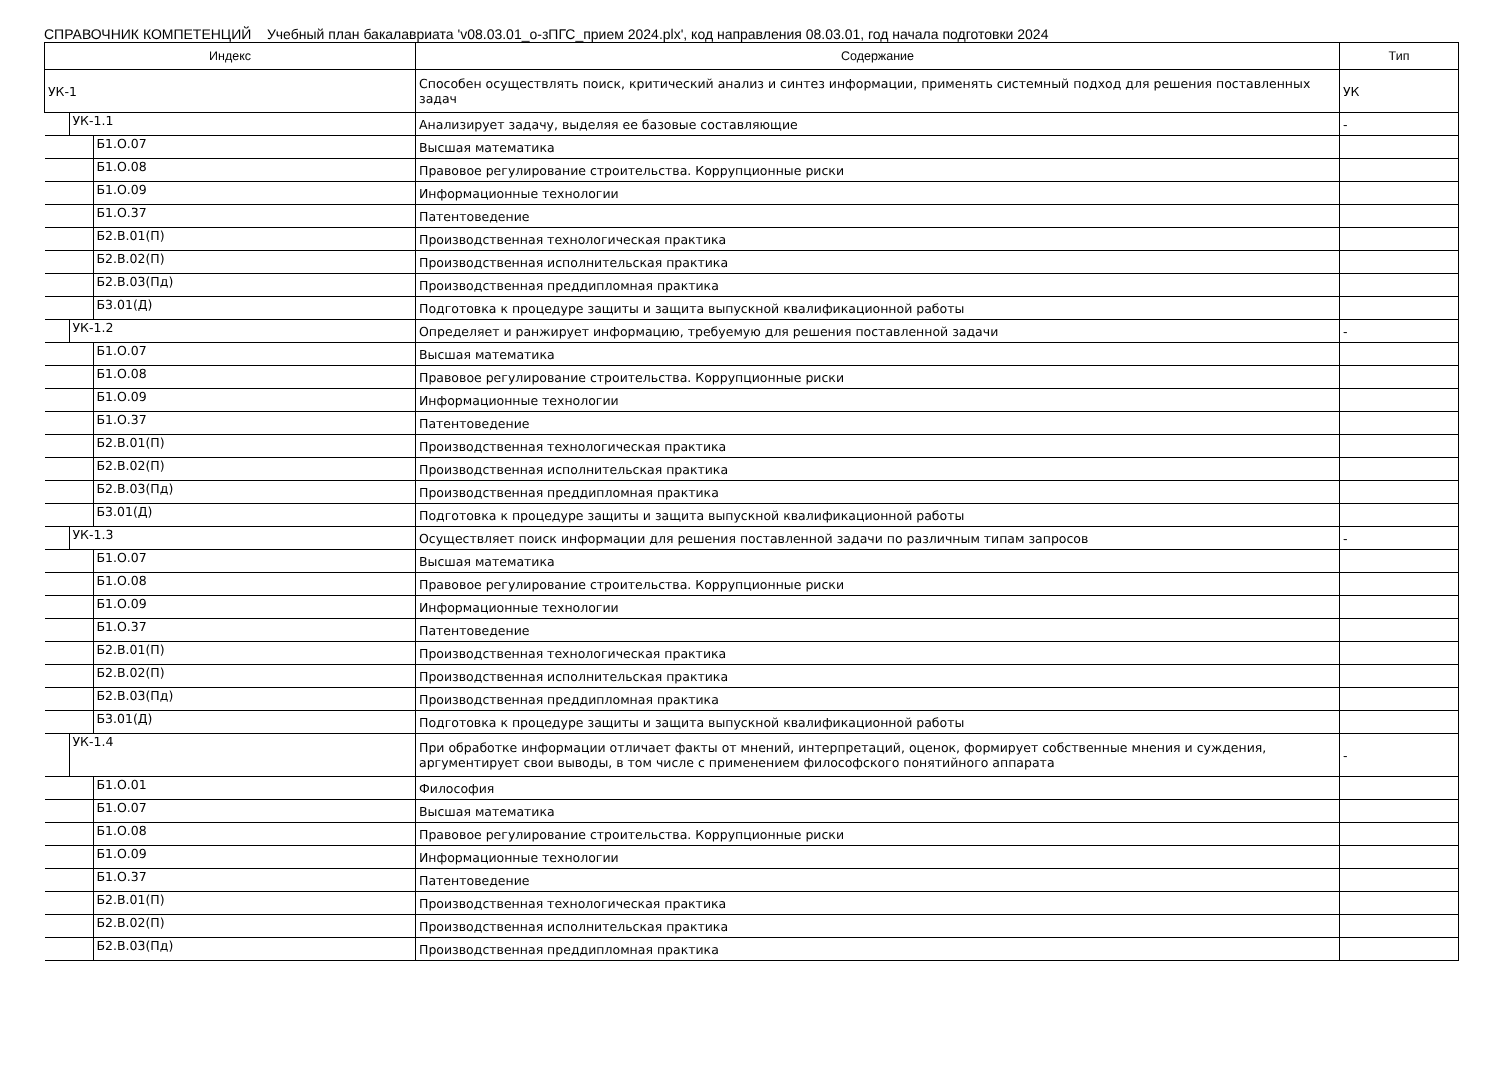СПРАВОЧНИК КОМПЕТЕНЦИЙ Учебный план бакалавриата 'v08.03.01_о-зПГС_прием 2024.plx', код направления 08.03.01, год начала подготовки 2024
| Индекс | Содержание | Тип |
| --- | --- | --- |
| УК-1 | Способен осуществлять поиск, критический анализ и синтез информации, применять системный подход для решения поставленных задач | УК |
| УК-1.1 | Анализирует задачу, выделяя ее базовые составляющие | - |
| Б1.О.07 | Высшая математика | |
| Б1.О.08 | Правовое регулирование строительства. Коррупционные риски | |
| Б1.О.09 | Информационные технологии | |
| Б1.О.37 | Патентоведение | |
| Б2.В.01(П) | Производственная технологическая практика | |
| Б2.В.02(П) | Производственная исполнительская практика | |
| Б2.В.03(Пд) | Производственная преддипломная практика | |
| Б3.01(Д) | Подготовка к процедуре защиты и защита выпускной квалификационной работы | |
| УК-1.2 | Определяет и ранжирует информацию, требуемую для решения поставленной задачи | - |
| Б1.О.07 | Высшая математика | |
| Б1.О.08 | Правовое регулирование строительства. Коррупционные риски | |
| Б1.О.09 | Информационные технологии | |
| Б1.О.37 | Патентоведение | |
| Б2.В.01(П) | Производственная технологическая практика | |
| Б2.В.02(П) | Производственная исполнительская практика | |
| Б2.В.03(Пд) | Производственная преддипломная практика | |
| Б3.01(Д) | Подготовка к процедуре защиты и защита выпускной квалификационной работы | |
| УК-1.3 | Осуществляет поиск информации для решения поставленной задачи по различным типам запросов | - |
| Б1.О.07 | Высшая математика | |
| Б1.О.08 | Правовое регулирование строительства. Коррупционные риски | |
| Б1.О.09 | Информационные технологии | |
| Б1.О.37 | Патентоведение | |
| Б2.В.01(П) | Производственная технологическая практика | |
| Б2.В.02(П) | Производственная исполнительская практика | |
| Б2.В.03(Пд) | Производственная преддипломная практика | |
| Б3.01(Д) | Подготовка к процедуре защиты и защита выпускной квалификационной работы | |
| УК-1.4 | При обработке информации отличает факты от мнений, интерпретаций, оценок, формирует собственные мнения и суждения, аргументирует свои выводы, в том числе с применением философского понятийного аппарата | - |
| Б1.О.01 | Философия | |
| Б1.О.07 | Высшая математика | |
| Б1.О.08 | Правовое регулирование строительства. Коррупционные риски | |
| Б1.О.09 | Информационные технологии | |
| Б1.О.37 | Патентоведение | |
| Б2.В.01(П) | Производственная технологическая практика | |
| Б2.В.02(П) | Производственная исполнительская практика | |
| Б2.В.03(Пд) | Производственная преддипломная практика | |